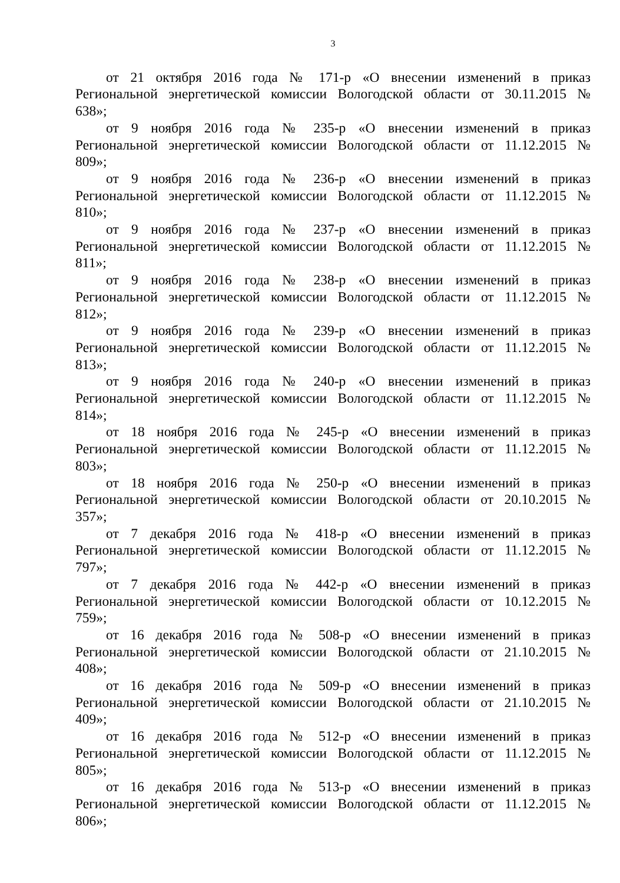3
от 21 октября 2016 года № 171-р «О внесении изменений в приказ Региональной энергетической комиссии Вологодской области от 30.11.2015 № 638»;
от 9 ноября 2016 года № 235-р «О внесении изменений в приказ Региональной энергетической комиссии Вологодской области от 11.12.2015 № 809»;
от 9 ноября 2016 года № 236-р «О внесении изменений в приказ Региональной энергетической комиссии Вологодской области от 11.12.2015 № 810»;
от 9 ноября 2016 года № 237-р «О внесении изменений в приказ Региональной энергетической комиссии Вологодской области от 11.12.2015 № 811»;
от 9 ноября 2016 года № 238-р «О внесении изменений в приказ Региональной энергетической комиссии Вологодской области от 11.12.2015 № 812»;
от 9 ноября 2016 года № 239-р «О внесении изменений в приказ Региональной энергетической комиссии Вологодской области от 11.12.2015 № 813»;
от 9 ноября 2016 года № 240-р «О внесении изменений в приказ Региональной энергетической комиссии Вологодской области от 11.12.2015 № 814»;
от 18 ноября 2016 года № 245-р «О внесении изменений в приказ Региональной энергетической комиссии Вологодской области от 11.12.2015 № 803»;
от 18 ноября 2016 года № 250-р «О внесении изменений в приказ Региональной энергетической комиссии Вологодской области от 20.10.2015 № 357»;
от 7 декабря 2016 года № 418-р «О внесении изменений в приказ Региональной энергетической комиссии Вологодской области от 11.12.2015 № 797»;
от 7 декабря 2016 года № 442-р «О внесении изменений в приказ Региональной энергетической комиссии Вологодской области от 10.12.2015 № 759»;
от 16 декабря 2016 года № 508-р «О внесении изменений в приказ Региональной энергетической комиссии Вологодской области от 21.10.2015 № 408»;
от 16 декабря 2016 года № 509-р «О внесении изменений в приказ Региональной энергетической комиссии Вологодской области от 21.10.2015 № 409»;
от 16 декабря 2016 года № 512-р «О внесении изменений в приказ Региональной энергетической комиссии Вологодской области от 11.12.2015 № 805»;
от 16 декабря 2016 года № 513-р «О внесении изменений в приказ Региональной энергетической комиссии Вологодской области от 11.12.2015 № 806»;